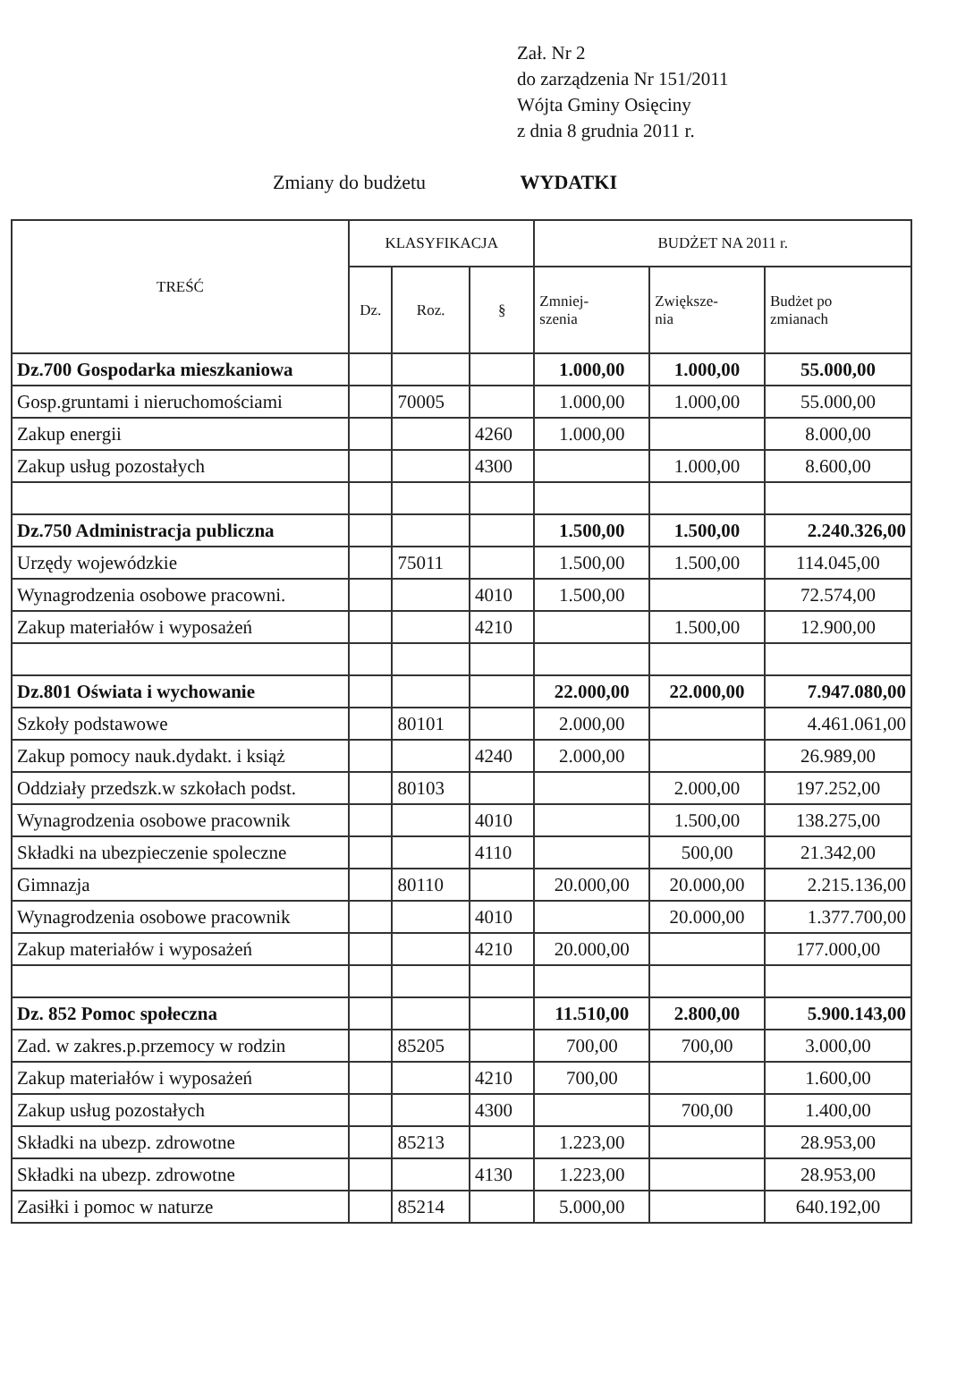Zał. Nr 2
do zarządzenia Nr 151/2011
Wójta Gminy Osięciny
z dnia 8 grudnia 2011 r.
Zmiany do budżetu WYDATKI
| TREŚĆ | KLASYFIKACJA | | | BUDŻET NA 2011 r. | | |
| --- | --- | --- | --- | --- | --- | --- |
| | Dz. | Roz. | § | Zmniej- szenia | Zwiększe- nia | Budżet po zmianach |
| Dz.700 Gospodarka mieszkaniowa | | | | 1.000,00 | 1.000,00 | 55.000,00 |
| Gosp.gruntami i nieruchomościami | | 70005 | | 1.000,00 | 1.000,00 | 55.000,00 |
| Zakup energii | | | 4260 | 1.000,00 | | 8.000,00 |
| Zakup usług pozostałych | | | 4300 | | 1.000,00 | 8.600,00 |
| Dz.750 Administracja publiczna | | | | 1.500,00 | 1.500,00 | 2.240.326,00 |
| Urzędy wojewódzkie | | 75011 | | 1.500,00 | 1.500,00 | 114.045,00 |
| Wynagrodzenia osobowe pracowni. | | | 4010 | 1.500,00 | | 72.574,00 |
| Zakup materiałów i wyposażeń | | | 4210 | | 1.500,00 | 12.900,00 |
| Dz.801 Oświata i wychowanie | | | | 22.000,00 | 22.000,00 | 7.947.080,00 |
| Szkoły podstawowe | | 80101 | | 2.000,00 | | 4.461.061,00 |
| Zakup pomocy nauk.dydakt. i książ | | | 4240 | 2.000,00 | | 26.989,00 |
| Oddziały przedszk.w szkołach podst. | | 80103 | | | 2.000,00 | 197.252,00 |
| Wynagrodzenia osobowe pracownik | | | 4010 | | 1.500,00 | 138.275,00 |
| Składki na ubezpieczenie spoleczne | | | 4110 | | 500,00 | 21.342,00 |
| Gimnazja | | 80110 | | 20.000,00 | 20.000,00 | 2.215.136,00 |
| Wynagrodzenia osobowe pracownik | | | 4010 | | 20.000,00 | 1.377.700,00 |
| Zakup materiałów i wyposażeń | | | 4210 | 20.000,00 | | 177.000,00 |
| Dz. 852 Pomoc społeczna | | | | 11.510,00 | 2.800,00 | 5.900.143,00 |
| Zad. w zakres.p.przemocy w rodzin | | 85205 | | 700,00 | 700,00 | 3.000,00 |
| Zakup materiałów i wyposażeń | | | 4210 | 700,00 | | 1.600,00 |
| Zakup usług pozostałych | | | 4300 | | 700,00 | 1.400,00 |
| Składki na ubezp. zdrowotne | | 85213 | | 1.223,00 | | 28.953,00 |
| Składki na ubezp. zdrowotne | | | 4130 | 1.223,00 | | 28.953,00 |
| Zasiłki i pomoc w naturze | | 85214 | | 5.000,00 | | 640.192,00 |